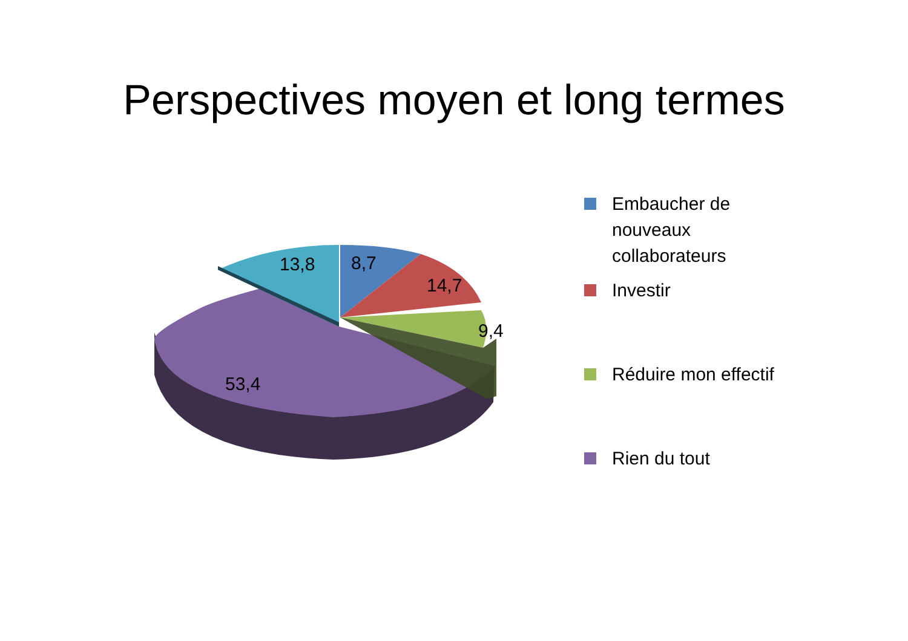Perspectives moyen et long termes
13,8 8,7
14,7
9,4
53,4
Embaucher de
nouveaux
collaborateurs
Investir
Réduire mon effectif
Rien du tout